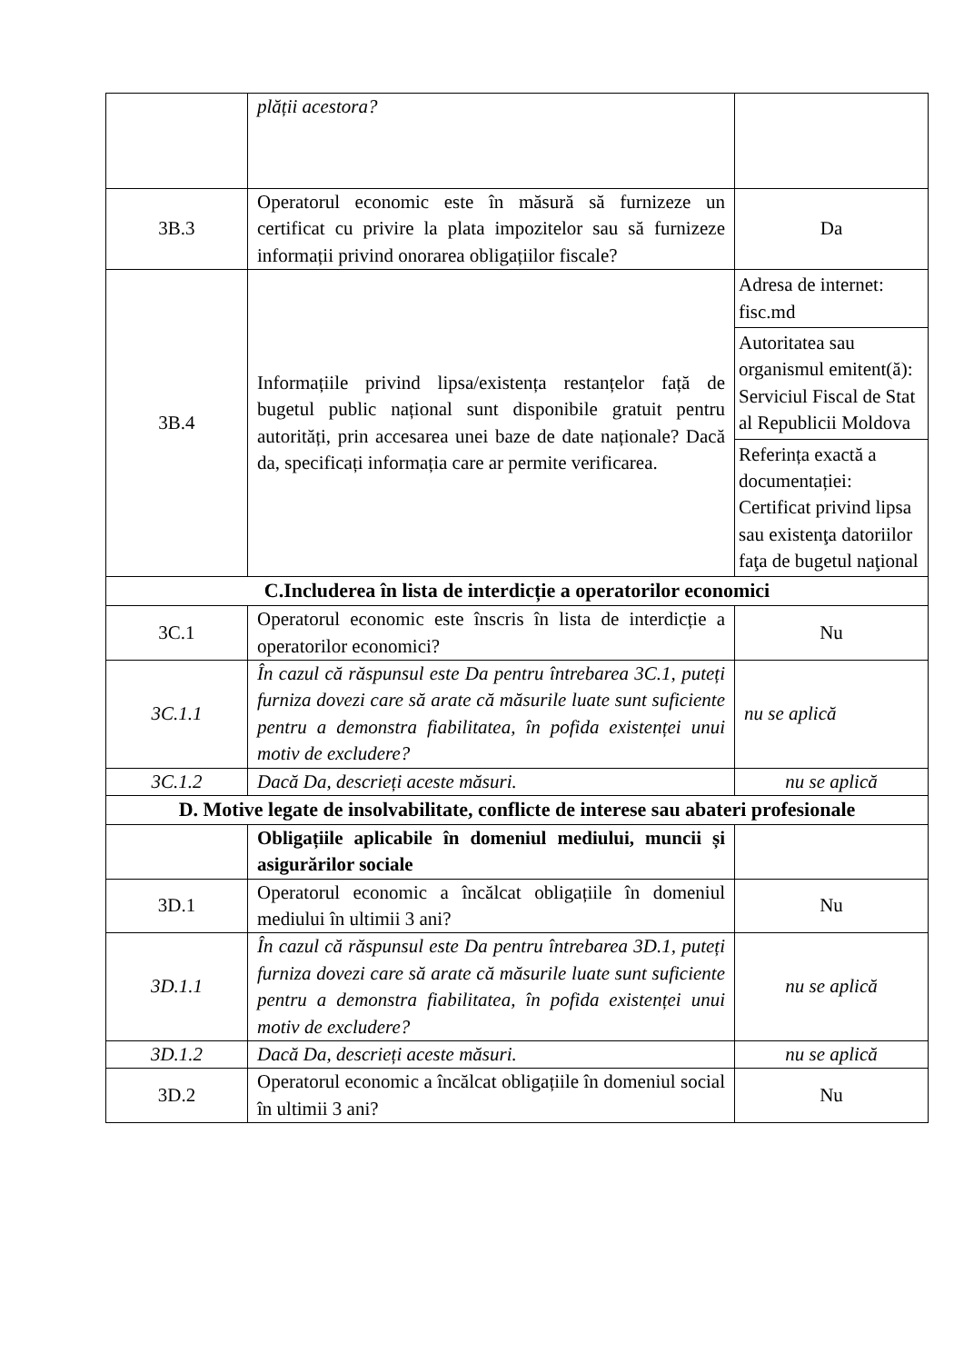| | plății acestora? | |
| 3B.3 | Operatorul economic este în măsură să furnizeze un certificat cu privire la plata impozitelor sau să furnizeze informații privind onorarea obligațiilor fiscale? | Da |
| 3B.4 | Informațiile privind lipsa/existența restanțelor față de bugetul public național sunt disponibile gratuit pentru autorități, prin accesarea unei baze de date naționale? Dacă da, specificați informația care ar permite verificarea. | / Adresa de internet: fisc.md / / Autoritatea sau organismul emitent(ă): Serviciul Fiscal de Stat al Republicii Moldova / / Referința exactă a documentației: Certificat privind lipsa sau existenţa datoriilor faţa de bugetul naţional / |
| C.Includerea în lista de interdicție a operatorilor economici | | |
| 3C.1 | Operatorul economic este înscris în lista de interdicție a operatorilor economici? | Nu |
| 3C.1.1 | În cazul că răspunsul este Da pentru întrebarea 3C.1, puteți furniza dovezi care să arate că măsurile luate sunt suficiente pentru a demonstra fiabilitatea, în pofida existenței unui motiv de excludere? | nu se aplică |
| 3C.1.2 | Dacă Da, descrieți aceste măsuri. | nu se aplică |
| D. Motive legate de insolvabilitate, conflicte de interese sau abateri profesionale | | |
| | Obligațiile aplicabile în domeniul mediului, muncii și asigurărilor sociale | |
| 3D.1 | Operatorul economic a încălcat obligațiile în domeniul mediului în ultimii 3 ani? | Nu |
| 3D.1.1 | În cazul că răspunsul este Da pentru întrebarea 3D.1, puteți furniza dovezi care să arate că măsurile luate sunt suficiente pentru a demonstra fiabilitatea, în pofida existenței unui motiv de excludere? | nu se aplică |
| 3D.1.2 | Dacă Da, descrieți aceste măsuri. | nu se aplică |
| 3D.2 | Operatorul economic a încălcat obligațiile în domeniul social în ultimii 3 ani? | Nu |